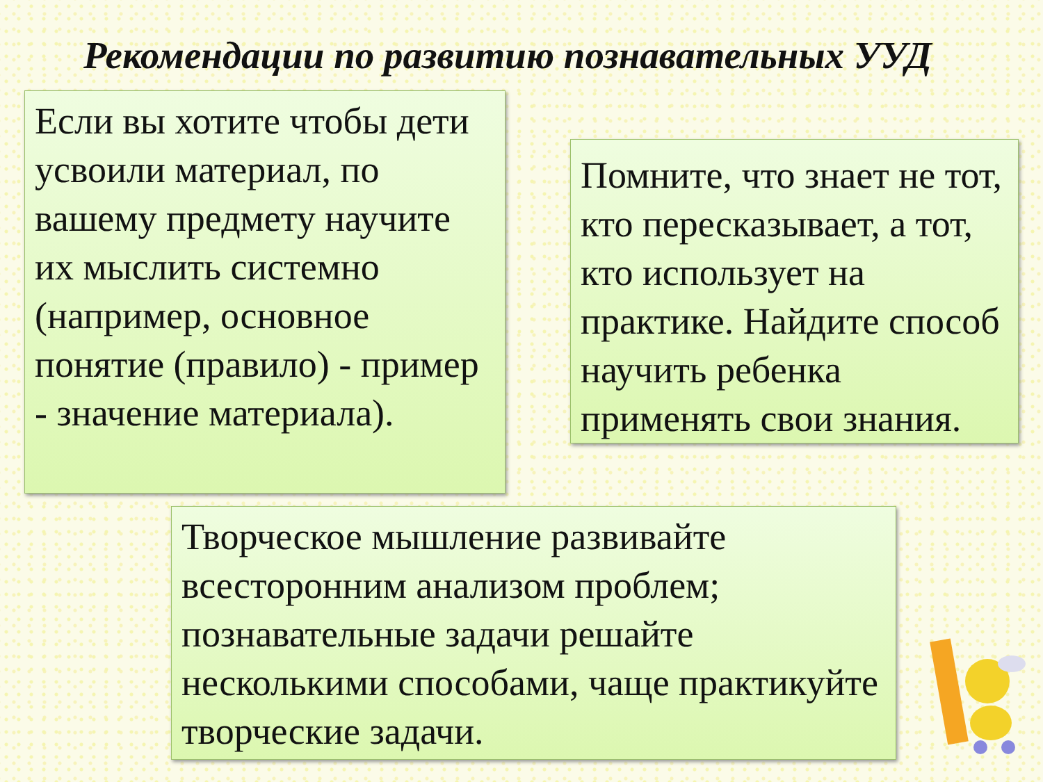Рекомендации по развитию познавательных УУД
Если вы хотите чтобы дети усвоили материал, по вашему предмету научите их мыслить системно (например, основное понятие (правило) - пример - значение материала).
Помните, что знает не тот, кто пересказывает, а тот, кто использует на практике. Найдите способ научить ребенка применять свои знания.
Творческое мышление развивайте всесторонним анализом проблем; познавательные задачи решайте несколькими способами, чаще практикуйте творческие задачи.